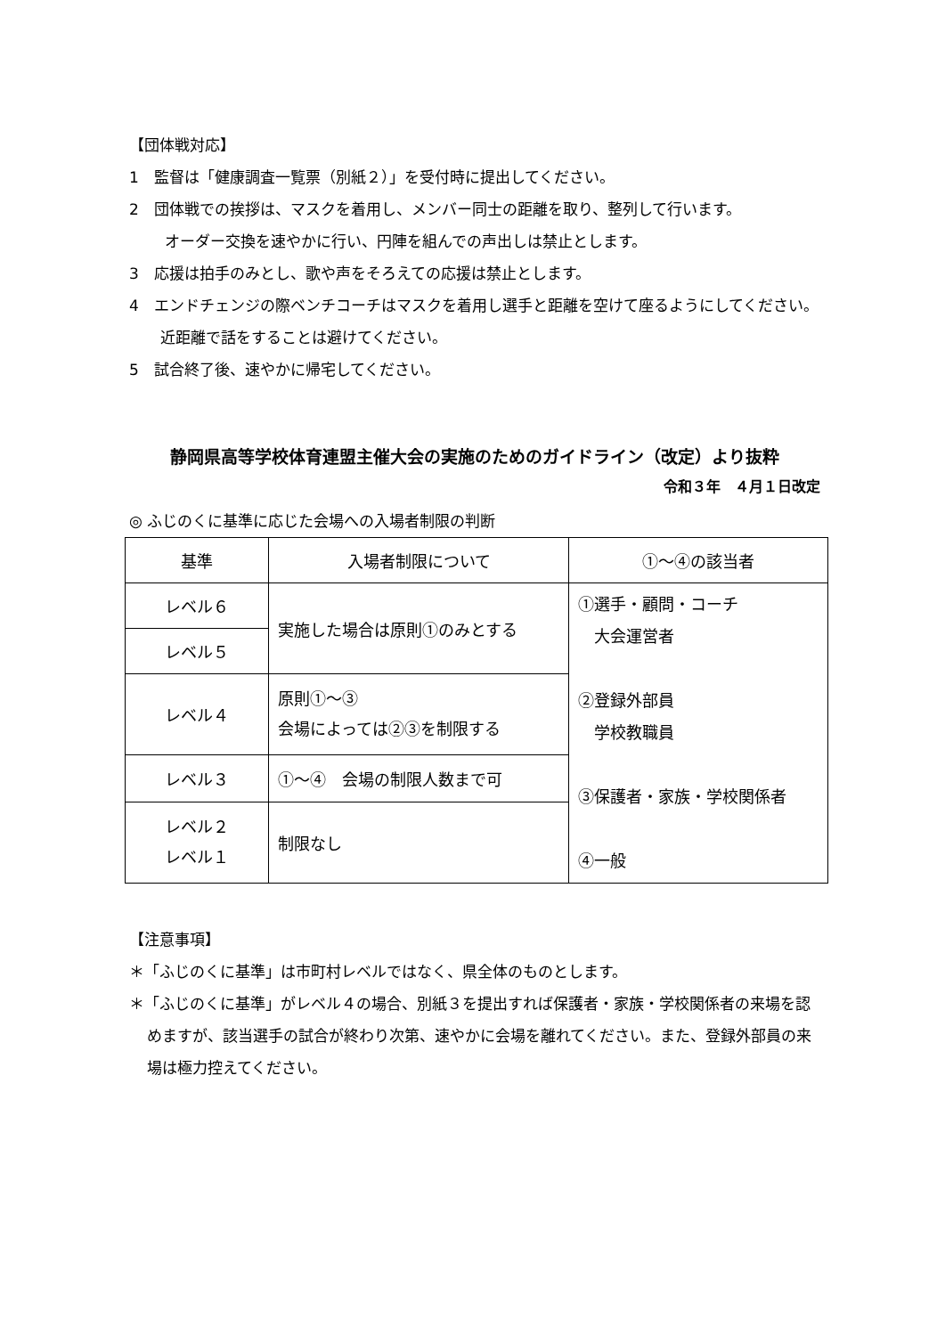【団体戦対応】
1　監督は「健康調査一覧票（別紙２）」を受付時に提出してください。
2　団体戦での挨拶は、マスクを着用し、メンバー同士の距離を取り、整列して行います。
オーダー交換を速やかに行い、円陣を組んでの声出しは禁止とします。
3　応援は拍手のみとし、歌や声をそろえての応援は禁止とします。
4　エンドチェンジの際ベンチコーチはマスクを着用し選手と距離を空けて座るようにしてください。近距離で話をすることは避けてください。
5　試合終了後、速やかに帰宅してください。
静岡県高等学校体育連盟主催大会の実施のためのガイドライン（改定）より抜粋
令和３年　４月１日改定
◎ ふじのくに基準に応じた会場への入場者制限の判断
| 基準 | 入場者制限について | ①～④の該当者 |
| --- | --- | --- |
| レベル６ | 実施した場合は原則①のみとする | ①選手・顧問・コーチ 大会運営者 ②登録外部員 学校教職員 ③保護者・家族・学校関係者 ④一般 |
| レベル５ | | |
| レベル４ | 原則①～③ 会場によっては②③を制限する | |
| レベル３ | ①～④ 会場の制限人数まで可 | |
| レベル２ レベル１ | 制限なし | |
【注意事項】
＊「ふじのくに基準」は市町村レベルではなく、県全体のものとします。
＊「ふじのくに基準」がレベル４の場合、別紙３を提出すれば保護者・家族・学校関係者の来場を認めますが、該当選手の試合が終わり次第、速やかに会場を離れてください。また、登録外部員の来場は極力控えてください。